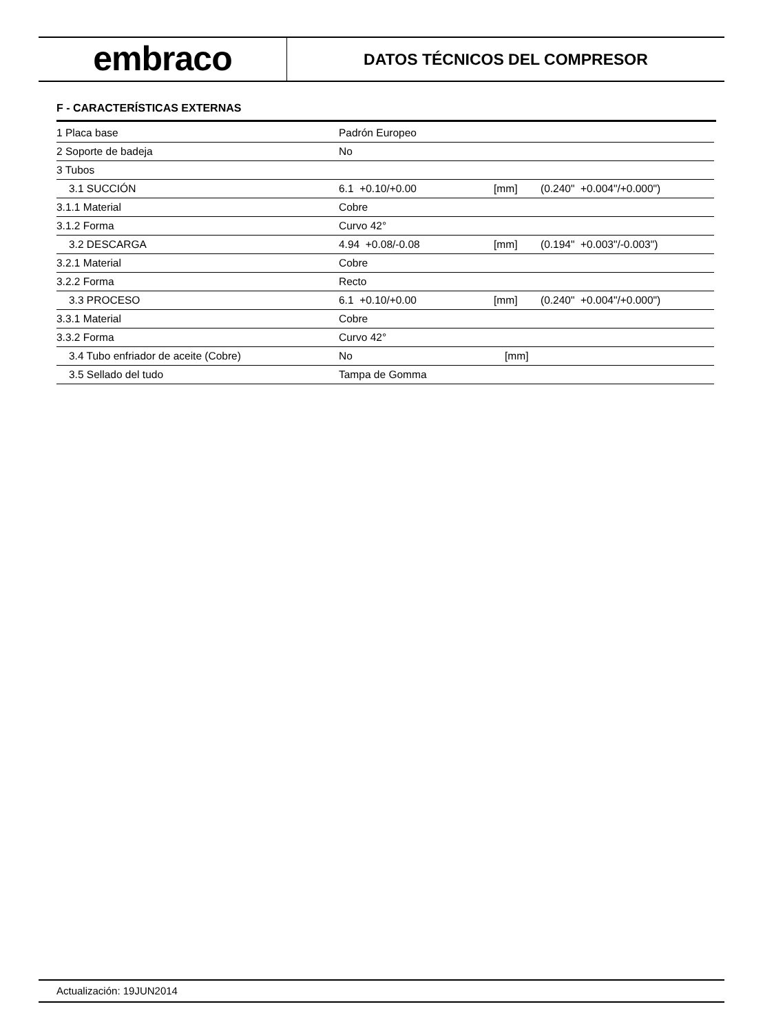embraco
DATOS TÉCNICOS DEL COMPRESOR
F - CARACTERÍSTICAS EXTERNAS
| 1 Placa base | Padrón Europeo | | |
| 2 Soporte de badeja | No | | |
| 3 Tubos | | | |
| 3.1 SUCCIÓN | 6.1 +0.10/+0.00 | [mm] | (0.240" +0.004"/+0.000") |
| 3.1.1 Material | Cobre | | |
| 3.1.2 Forma | Curvo 42° | | |
| 3.2 DESCARGA | 4.94 +0.08/-0.08 | [mm] | (0.194" +0.003"/-0.003") |
| 3.2.1 Material | Cobre | | |
| 3.2.2 Forma | Recto | | |
| 3.3 PROCESO | 6.1 +0.10/+0.00 | [mm] | (0.240" +0.004"/+0.000") |
| 3.3.1 Material | Cobre | | |
| 3.3.2 Forma | Curvo 42° | | |
| 3.4 Tubo enfriador de aceite (Cobre) | No | [mm] | |
| 3.5 Sellado del tudo | Tampa de Gomma | | |
Actualización: 19JUN2014